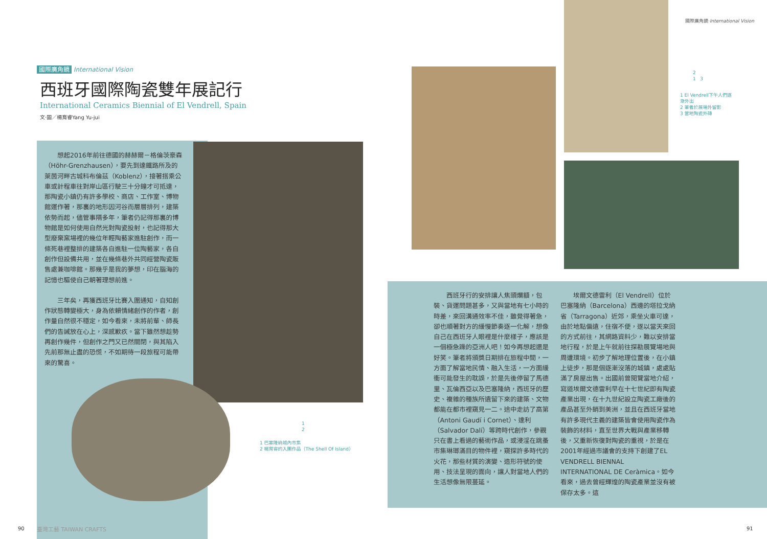國際廣角鏡 International Vision
西班牙國際陶瓷雙年展記行
International Ceramics Biennial of El Vendrell, Spain
文‧圖／楊育睿Yang Yu-jui
想起2016年前往德國的赫赫爾－格倫茨豪森（Höhr-Grenzhausen），要先到達鐵路所及的萊茵河畔古城科布倫茲（Koblenz），接著搭乘公車或計程車往對岸山區行駛三十分鐘才可抵達，那陶瓷小鎮仍有許多學校、商店、工作室、博物館運作著，那裏的地形因河谷而層層排列，建築依勢而起，儘管事隔多年，筆者仍記得那裏的博物館是如何使用自然光對陶瓷投射，也記得那大型廢棄窯場裡的幾位年輕陶藝家進駐創作，而一條死巷裡整排的建築各自進駐一位陶藝家，各自創作但設備共用，並在幾條巷外共同經營陶瓷販售處兼咖啡館。那幾乎是我的夢想，印在腦海的記憶也驅使自己朝著理想前進。
三年矣，再獲西班牙比賽入圍通知，自知創作狀態轉變極大，身為依賴情緒創作的作者，創作量自然很不穩定，如今看來，未將前輩、師長們的告誡放在心上，深感歉疚。當下雖然想趁勢再創作幾件，但創作之門又已然關閉，與其陷入先前那無止盡的恐慌，不如期待一段旅程可能帶來的驚喜。
1
2
1 巴塞隆納城內市集
2 楊育睿的入圍作品（The Shell Of Island）
西班牙行的安排讓人焦頭爛額，包裝、貨運問題甚多，又與當地有七小時的時差，來回溝通效率不佳，雖覺得著急，卻也順著對方的緩慢節奏逐一化解，想像自己在西班牙人眼裡是什麼樣子，應該是一個極急躁的亞洲人吧！如今再想起還是好笑。筆者將頒獎日期排在旅程中間，一方面了解當地民情、融入生活，一方面緩衝可能發生的耽誤，於是先後停留了馬德里、瓦倫西亞以及巴塞隆納，西班牙的歷史、複雜的種族所遺留下來的建築、文物都能在都市裡窺見一二。途中走訪了高第（Antoni Gaudí i Cornet）、達利（Salvador Dalí）等跨時代創作，參觀只在書上看過的藝術作品，或浸淫在跳蚤市集琳瑯滿目的物件裡，窺探許多時代的火花，那些材質的演變、造形符號的使用、技法呈現的面向，讓人對當地人們的生活想像無限蔓延。
埃爾文德雷利（El Vendrell）位於巴塞隆納（Barcelona）西邊的塔拉戈納省（Tarragona）近郊，乘坐火車可達，由於地點偏遠，住宿不便，遂以當天來回的方式前往，其網路資料少，難以安排當地行程，於是上午就前往探勘展覽場地與周遭環境。初步了解地理位置後，在小鎮上徒步，那是個逐漸沒落的城鎮，處處貼滿了房屋出售。出國前曾閱覽當地介紹，寫道埃爾文德雷利早在十七世紀即有陶瓷產業出現，在十九世紀設立陶瓷工廠後的產品甚至外銷到美洲，並且在西班牙當地有許多現代主義的建築皆會使用陶瓷作為裝飾的材料，直至世界大戰與產業移轉後，又重新恢復對陶瓷的重視，於是在2001年經過市議會的支持下創建了EL VENDRELL BIENNAL INTERNATIONAL DE Ceràmica。如今看來，過去曾經輝煌的陶瓷產業並沒有被保存太多。這
國際廣角鏡‧International Vision
2
1 3
1 El Vendrell下午人們逐漸外出
2 筆者於展場外留影
3 當地陶瓷外磚
90 臺灣工藝 TAIWAN CRAFTS 91